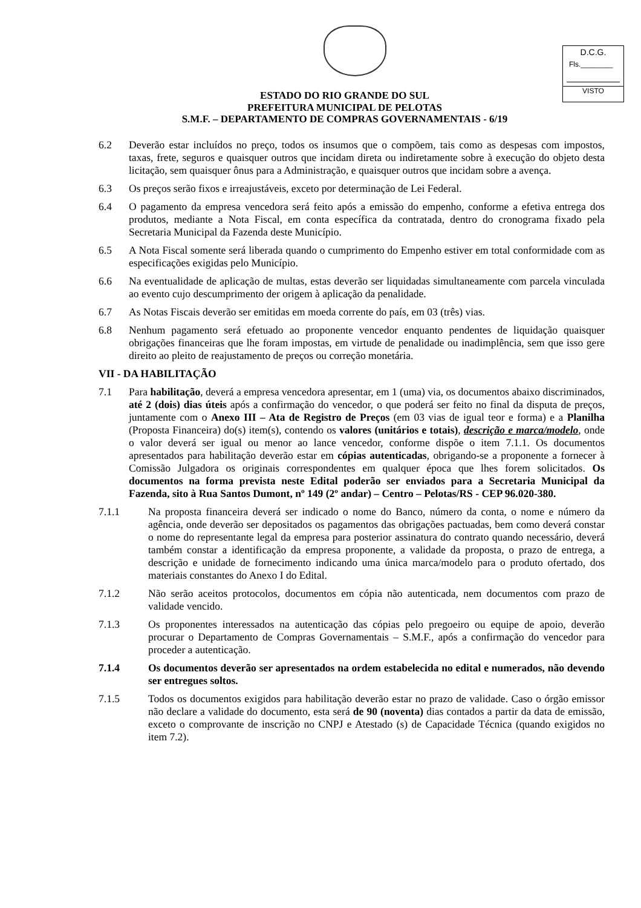D.C.G.
Fls.________
VISTO
ESTADO DO RIO GRANDE DO SUL
PREFEITURA MUNICIPAL DE PELOTAS
S.M.F. – DEPARTAMENTO DE COMPRAS GOVERNAMENTAIS - 6/19
6.2 Deverão estar incluídos no preço, todos os insumos que o compõem, tais como as despesas com impostos, taxas, frete, seguros e quaisquer outros que incidam direta ou indiretamente sobre à execução do objeto desta licitação, sem quaisquer ônus para a Administração, e quaisquer outros que incidam sobre a avença.
6.3 Os preços serão fixos e irreajustáveis, exceto por determinação de Lei Federal.
6.4 O pagamento da empresa vencedora será feito após a emissão do empenho, conforme a efetiva entrega dos produtos, mediante a Nota Fiscal, em conta específica da contratada, dentro do cronograma fixado pela Secretaria Municipal da Fazenda deste Município.
6.5 A Nota Fiscal somente será liberada quando o cumprimento do Empenho estiver em total conformidade com as especificações exigidas pelo Município.
6.6 Na eventualidade de aplicação de multas, estas deverão ser liquidadas simultaneamente com parcela vinculada ao evento cujo descumprimento der origem à aplicação da penalidade.
6.7 As Notas Fiscais deverão ser emitidas em moeda corrente do país, em 03 (três) vias.
6.8 Nenhum pagamento será efetuado ao proponente vencedor enquanto pendentes de liquidação quaisquer obrigações financeiras que lhe foram impostas, em virtude de penalidade ou inadimplência, sem que isso gere direito ao pleito de reajustamento de preços ou correção monetária.
VII - DA HABILITAÇÃO
7.1 Para habilitação, deverá a empresa vencedora apresentar, em 1 (uma) via, os documentos abaixo discriminados, até 2 (dois) dias úteis após a confirmação do vencedor, o que poderá ser feito no final da disputa de preços, juntamente com o Anexo III – Ata de Registro de Preços (em 03 vias de igual teor e forma) e a Planilha (Proposta Financeira) do(s) item(s), contendo os valores (unitários e totais), descrição e marca/modelo, onde o valor deverá ser igual ou menor ao lance vencedor, conforme dispõe o item 7.1.1. Os documentos apresentados para habilitação deverão estar em cópias autenticadas, obrigando-se a proponente a fornecer à Comissão Julgadora os originais correspondentes em qualquer época que lhes forem solicitados. Os documentos na forma prevista neste Edital poderão ser enviados para a Secretaria Municipal da Fazenda, sito à Rua Santos Dumont, nº 149 (2º andar) – Centro – Pelotas/RS - CEP 96.020-380.
7.1.1 Na proposta financeira deverá ser indicado o nome do Banco, número da conta, o nome e número da agência, onde deverão ser depositados os pagamentos das obrigações pactuadas, bem como deverá constar o nome do representante legal da empresa para posterior assinatura do contrato quando necessário, deverá também constar a identificação da empresa proponente, a validade da proposta, o prazo de entrega, a descrição e unidade de fornecimento indicando uma única marca/modelo para o produto ofertado, dos materiais constantes do Anexo I do Edital.
7.1.2 Não serão aceitos protocolos, documentos em cópia não autenticada, nem documentos com prazo de validade vencido.
7.1.3 Os proponentes interessados na autenticação das cópias pelo pregoeiro ou equipe de apoio, deverão procurar o Departamento de Compras Governamentais – S.M.F., após a confirmação do vencedor para proceder a autenticação.
7.1.4 Os documentos deverão ser apresentados na ordem estabelecida no edital e numerados, não devendo ser entregues soltos.
7.1.5 Todos os documentos exigidos para habilitação deverão estar no prazo de validade. Caso o órgão emissor não declare a validade do documento, esta será de 90 (noventa) dias contados a partir da data de emissão, exceto o comprovante de inscrição no CNPJ e Atestado (s) de Capacidade Técnica (quando exigidos no item 7.2).